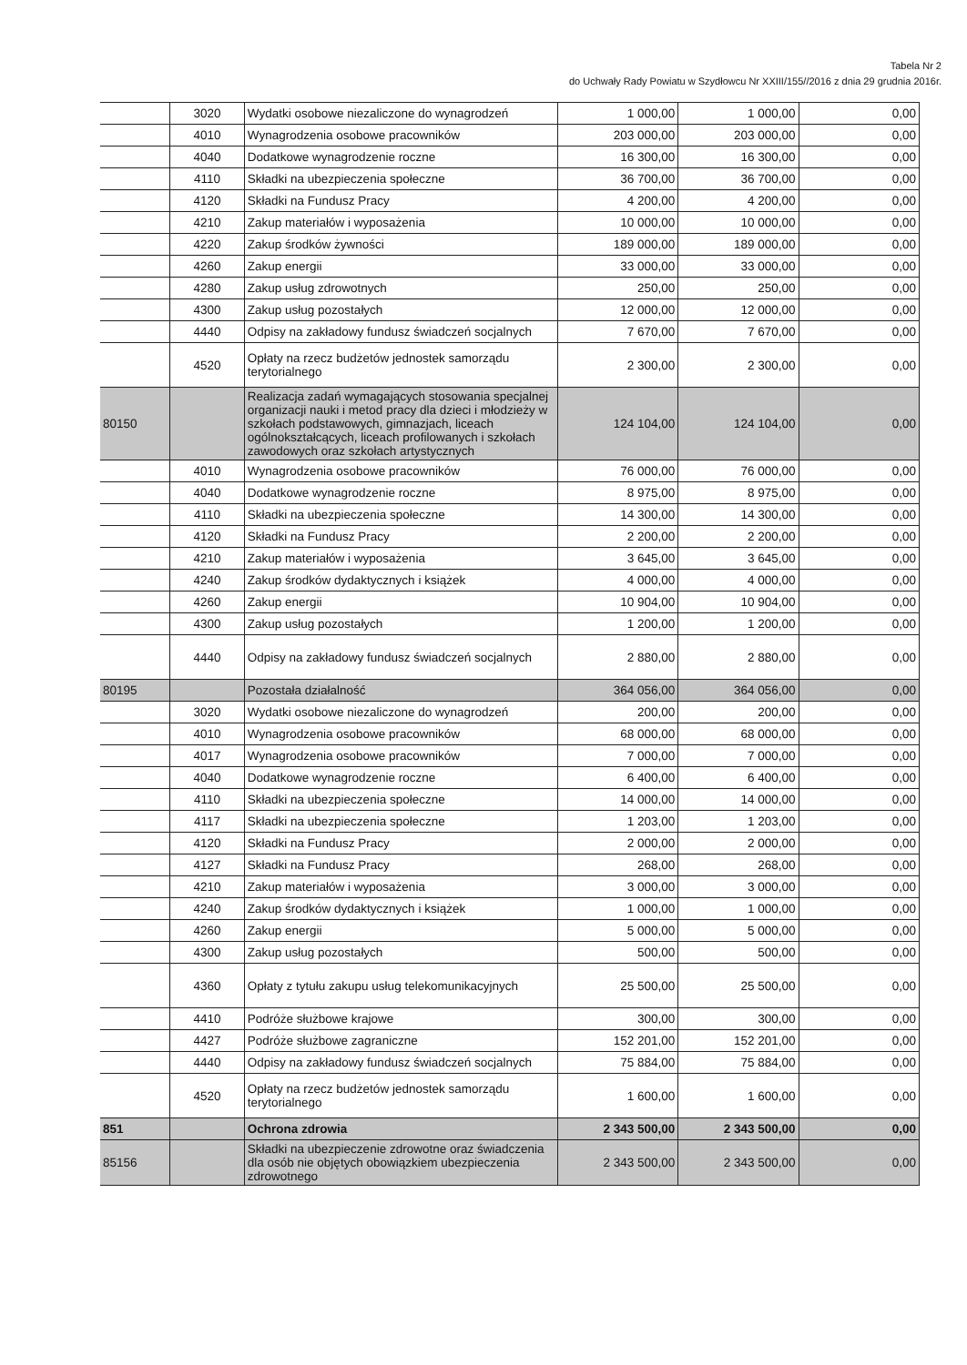Tabela Nr 2
do Uchwały Rady Powiatu w Szydłowcu Nr XXIII/155//2016 z dnia 29 grudnia 2016r.
| | 3020 | Wydatki osobowe niezaliczone do wynagrodzeń | 1 000,00 | 1 000,00 | 0,00 |
| | 4010 | Wynagrodzenia osobowe pracowników | 203 000,00 | 203 000,00 | 0,00 |
| | 4040 | Dodatkowe wynagrodzenie roczne | 16 300,00 | 16 300,00 | 0,00 |
| | 4110 | Składki na ubezpieczenia społeczne | 36 700,00 | 36 700,00 | 0,00 |
| | 4120 | Składki na Fundusz Pracy | 4 200,00 | 4 200,00 | 0,00 |
| | 4210 | Zakup materiałów i wyposażenia | 10 000,00 | 10 000,00 | 0,00 |
| | 4220 | Zakup środków żywności | 189 000,00 | 189 000,00 | 0,00 |
| | 4260 | Zakup energii | 33 000,00 | 33 000,00 | 0,00 |
| | 4280 | Zakup usług zdrowotnych | 250,00 | 250,00 | 0,00 |
| | 4300 | Zakup usług pozostałych | 12 000,00 | 12 000,00 | 0,00 |
| | 4440 | Odpisy na zakładowy fundusz świadczeń socjalnych | 7 670,00 | 7 670,00 | 0,00 |
| | 4520 | Opłaty na rzecz budżetów jednostek samorządu terytorialnego | 2 300,00 | 2 300,00 | 0,00 |
| 80150 | | Realizacja zadań wymagających stosowania specjalnej organizacji nauki i metod pracy dla dzieci i młodzieży w szkołach podstawowych, gimnazjach, liceach ogólnokształcących, liceach profilowanych i szkołach zawodowych oraz szkołach artystycznych | 124 104,00 | 124 104,00 | 0,00 |
| | 4010 | Wynagrodzenia osobowe pracowników | 76 000,00 | 76 000,00 | 0,00 |
| | 4040 | Dodatkowe wynagrodzenie roczne | 8 975,00 | 8 975,00 | 0,00 |
| | 4110 | Składki na ubezpieczenia społeczne | 14 300,00 | 14 300,00 | 0,00 |
| | 4120 | Składki na Fundusz Pracy | 2 200,00 | 2 200,00 | 0,00 |
| | 4210 | Zakup materiałów i wyposażenia | 3 645,00 | 3 645,00 | 0,00 |
| | 4240 | Zakup środków dydaktycznych i książek | 4 000,00 | 4 000,00 | 0,00 |
| | 4260 | Zakup energii | 10 904,00 | 10 904,00 | 0,00 |
| | 4300 | Zakup usług pozostałych | 1 200,00 | 1 200,00 | 0,00 |
| | 4440 | Odpisy na zakładowy fundusz świadczeń socjalnych | 2 880,00 | 2 880,00 | 0,00 |
| 80195 | | Pozostała działalność | 364 056,00 | 364 056,00 | 0,00 |
| | 3020 | Wydatki osobowe niezaliczone do wynagrodzeń | 200,00 | 200,00 | 0,00 |
| | 4010 | Wynagrodzenia osobowe pracowników | 68 000,00 | 68 000,00 | 0,00 |
| | 4017 | Wynagrodzenia osobowe pracowników | 7 000,00 | 7 000,00 | 0,00 |
| | 4040 | Dodatkowe wynagrodzenie roczne | 6 400,00 | 6 400,00 | 0,00 |
| | 4110 | Składki na ubezpieczenia społeczne | 14 000,00 | 14 000,00 | 0,00 |
| | 4117 | Składki na ubezpieczenia społeczne | 1 203,00 | 1 203,00 | 0,00 |
| | 4120 | Składki na Fundusz Pracy | 2 000,00 | 2 000,00 | 0,00 |
| | 4127 | Składki na Fundusz Pracy | 268,00 | 268,00 | 0,00 |
| | 4210 | Zakup materiałów i wyposażenia | 3 000,00 | 3 000,00 | 0,00 |
| | 4240 | Zakup środków dydaktycznych i książek | 1 000,00 | 1 000,00 | 0,00 |
| | 4260 | Zakup energii | 5 000,00 | 5 000,00 | 0,00 |
| | 4300 | Zakup usług pozostałych | 500,00 | 500,00 | 0,00 |
| | 4360 | Opłaty z tytułu zakupu usług telekomunikacyjnych | 25 500,00 | 25 500,00 | 0,00 |
| | 4410 | Podróże służbowe krajowe | 300,00 | 300,00 | 0,00 |
| | 4427 | Podróże służbowe zagraniczne | 152 201,00 | 152 201,00 | 0,00 |
| | 4440 | Odpisy na zakładowy fundusz świadczeń socjalnych | 75 884,00 | 75 884,00 | 0,00 |
| | 4520 | Opłaty na rzecz budżetów jednostek samorządu terytorialnego | 1 600,00 | 1 600,00 | 0,00 |
| 851 | | Ochrona zdrowia | 2 343 500,00 | 2 343 500,00 | 0,00 |
| 85156 | | Składki na ubezpieczenie zdrowotne oraz świadczenia dla osób nie objętych obowiązkiem ubezpieczenia zdrowotnego | 2 343 500,00 | 2 343 500,00 | 0,00 |